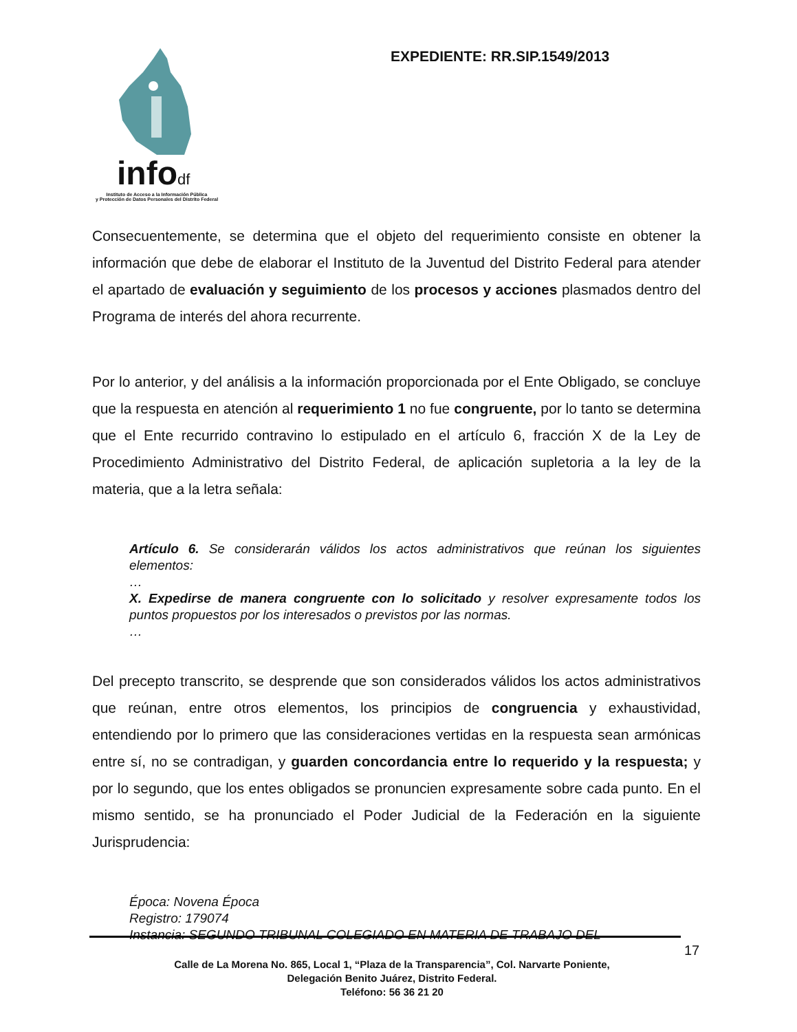infodf
Instituto de Acceso a la Información Pública
y Protección de Datos Personales del Distrito Federal
EXPEDIENTE: RR.SIP.1549/2013
Consecuentemente, se determina que el objeto del requerimiento consiste en obtener la información que debe de elaborar el Instituto de la Juventud del Distrito Federal para atender el apartado de evaluación y seguimiento de los procesos y acciones plasmados dentro del Programa de interés del ahora recurrente.
Por lo anterior, y del análisis a la información proporcionada por el Ente Obligado, se concluye que la respuesta en atención al requerimiento 1 no fue congruente, por lo tanto se determina que el Ente recurrido contravino lo estipulado en el artículo 6, fracción X de la Ley de Procedimiento Administrativo del Distrito Federal, de aplicación supletoria a la ley de la materia, que a la letra señala:
Artículo 6. Se considerarán válidos los actos administrativos que reúnan los siguientes elementos:
…
X. Expedirse de manera congruente con lo solicitado y resolver expresamente todos los puntos propuestos por los interesados o previstos por las normas.
…
Del precepto transcrito, se desprende que son considerados válidos los actos administrativos que reúnan, entre otros elementos, los principios de congruencia y exhaustividad, entendiendo por lo primero que las consideraciones vertidas en la respuesta sean armónicas entre sí, no se contradigan, y guarden concordancia entre lo requerido y la respuesta; y por lo segundo, que los entes obligados se pronuncien expresamente sobre cada punto. En el mismo sentido, se ha pronunciado el Poder Judicial de la Federación en la siguiente Jurisprudencia:
Época: Novena Época
Registro: 179074
Instancia: SEGUNDO TRIBUNAL COLEGIADO EN MATERIA DE TRABAJO DEL
17
Calle de La Morena No. 865, Local 1, “Plaza de la Transparencia”, Col. Narvarte Poniente,
Delegación Benito Juárez, Distrito Federal.
Teléfono: 56 36 21 20